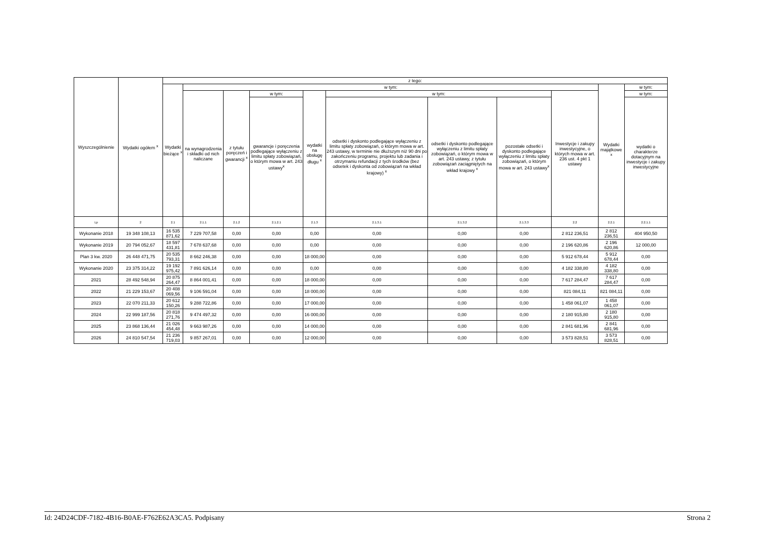| Wyszczególnienie | Wydatki ogółem <sup>x</sup> | z tego: | | | | | | | | | | |
| --- | --- | --- | --- | --- | --- | --- | --- | --- | --- | --- | --- | --- |
| | | Wydatki bieżące <sup>x</sup> | w tym: | | | | | | | | Wydatki majątkowe <sup>x</sup> | w tym: |
| | | | na wynagrodzenia i składki od nich naliczane | z tytułu poręczeń i gwarancji <sup>x</sup> | w tym: | wydatki na obsługę długu <sup>x</sup> | w tym: | | | Inwestycje i zakupy inwestycyjne, o których mowa w art. 236 ust. 4 pkt 1 ustawy | | w tym: |
| | | | | | gwarancje i poręczenia podlegające wyłączeniu z limitu spłaty zobowiązań, o którym mowa w art. 243 ustawy<sup>x</sup> | | odsetki i dyskonto podlegające wyłączeniu z limitu spłaty zobowiązań, o którym mowa w art. 243 ustawy, w terminie nie dłuższym niż 90 dni po zakończeniu programu, projektu lub zadania i otrzymaniu refundacji z tych środków (bez odsetek i dyskonta od zobowiązań na wkład krajowy) <sup>x</sup> | odsetki i dyskonto podlegające wyłączeniu z limitu spłaty zobowiązań, o którym mowa w art. 243 ustawy, z tytułu zobowiązań zaciągniętych na wkład krajowy <sup>x</sup> | pozostałe odsetki i dyskonto podlegające wyłączeniu z limitu spłaty zobowiązań, o którym mowa w art. 243 ustawy<sup>x</sup> | | | wydatki o charakterze dotacyjnym na inwestycje i zakupy inwestycyjne |
| Lp | 2 | 2.1 | 2.1.1 | 2.1.2 | 2.1.2.1 | 2.1.3 | 2.1.3.1 | 2.1.3.2 | 2.1.3.3 | 2.2 | 2.2.1 | 2.2.1.1 |
| Wykonanie 2018 | 19 348 108,13 | 16 535 871,62 | 7 229 707,58 | 0,00 | 0,00 | 0,00 | 0,00 | 0,00 | 0,00 | 2 812 236,51 | 2 812 236,51 | 404 950,50 |
| Wykonanie 2019 | 20 794 052,67 | 18 597 431,81 | 7 678 637,68 | 0,00 | 0,00 | 0,00 | 0,00 | 0,00 | 0,00 | 2 196 620,86 | 2 196 620,86 | 12 000,00 |
| Plan 3 kw. 2020 | 26 448 471,75 | 20 535 793,31 | 8 662 246,38 | 0,00 | 0,00 | 18 000,00 | 0,00 | 0,00 | 0,00 | 5 912 678,44 | 5 912 678,44 | 0,00 |
| Wykonanie 2020 | 23 375 314,22 | 19 192 975,42 | 7 891 626,14 | 0,00 | 0,00 | 0,00 | 0,00 | 0,00 | 0,00 | 4 182 338,80 | 4 182 338,80 | 0,00 |
| 2021 | 28 492 548,94 | 20 875 264,47 | 8 864 001,41 | 0,00 | 0,00 | 18 000,00 | 0,00 | 0,00 | 0,00 | 7 617 284,47 | 7 617 284,47 | 0,00 |
| 2022 | 21 229 153,67 | 20 408 069,56 | 9 106 591,04 | 0,00 | 0,00 | 18 000,00 | 0,00 | 0,00 | 0,00 | 821 084,11 | 821 084,11 | 0,00 |
| 2023 | 22 070 211,33 | 20 612 150,26 | 9 288 722,86 | 0,00 | 0,00 | 17 000,00 | 0,00 | 0,00 | 0,00 | 1 458 061,07 | 1 458 061,07 | 0,00 |
| 2024 | 22 999 187,56 | 20 818 271,76 | 9 474 497,32 | 0,00 | 0,00 | 16 000,00 | 0,00 | 0,00 | 0,00 | 2 180 915,80 | 2 180 915,80 | 0,00 |
| 2025 | 23 868 136,44 | 21 026 454,48 | 9 663 987,26 | 0,00 | 0,00 | 14 000,00 | 0,00 | 0,00 | 0,00 | 2 841 681,96 | 2 841 681,96 | 0,00 |
| 2026 | 24 810 547,54 | 21 236 719,03 | 9 857 267,01 | 0,00 | 0,00 | 12 000,00 | 0,00 | 0,00 | 0,00 | 3 573 828,51 | 3 573 828,51 | 0,00 |
Id: 24D24CDF-7182-4B16-B0AE-F762E62A3CA5. Podpisany Strona 2